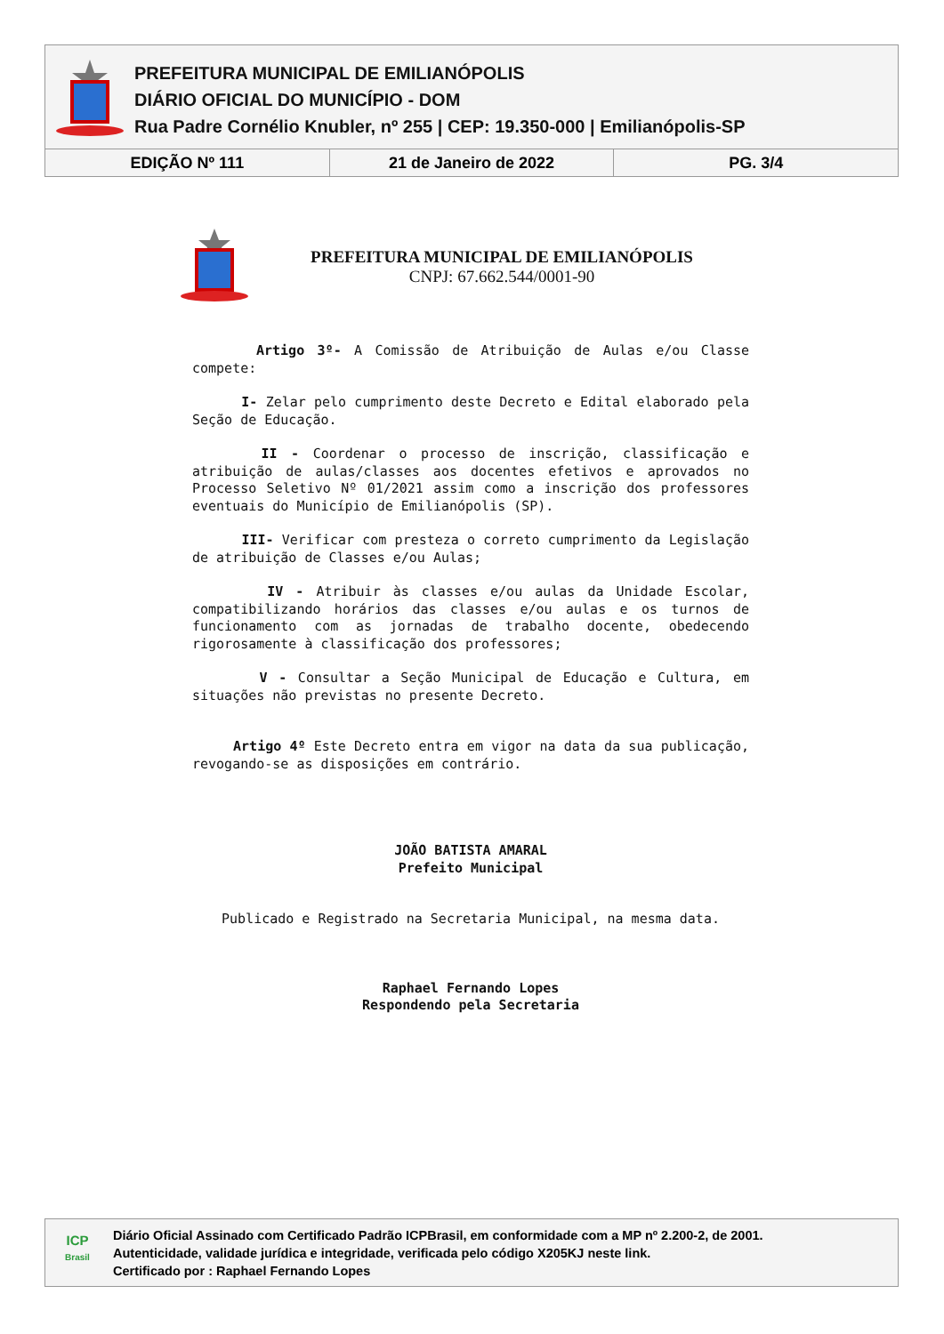PREFEITURA MUNICIPAL DE EMILIANÓPOLIS
DIÁRIO OFICIAL DO MUNICÍPIO - DOM
Rua Padre Cornélio Knubler, nº 255 | CEP: 19.350-000 | Emilianópolis-SP
EDIÇÃO Nº 111 21 de Janeiro de 2022 PG. 3/4
PREFEITURA MUNICIPAL DE EMILIANÓPOLIS
CNPJ: 67.662.544/0001-90
Artigo 3º- A Comissão de Atribuição de Aulas e/ou Classe compete:
I- Zelar pelo cumprimento deste Decreto e Edital elaborado pela Seção de Educação.
II - Coordenar o processo de inscrição, classificação e atribuição de aulas/classes aos docentes efetivos e aprovados no Processo Seletivo Nº 01/2021 assim como a inscrição dos professores eventuais do Município de Emilianópolis (SP).
III- Verificar com presteza o correto cumprimento da Legislação de atribuição de Classes e/ou Aulas;
IV - Atribuir às classes e/ou aulas da Unidade Escolar, compatibilizando horários das classes e/ou aulas e os turnos de funcionamento com as jornadas de trabalho docente, obedecendo rigorosamente à classificação dos professores;
V - Consultar a Seção Municipal de Educação e Cultura, em situações não previstas no presente Decreto.
Artigo 4º Este Decreto entra em vigor na data da sua publicação, revogando-se as disposições em contrário.
JOÃO BATISTA AMARAL
Prefeito Municipal
Publicado e Registrado na Secretaria Municipal, na mesma data.
Raphael Fernando Lopes
Respondendo pela Secretaria
ICP
Brasil
Diário Oficial Assinado com Certificado Padrão ICPBrasil, em conformidade com a MP nº 2.200-2, de 2001.
Autenticidade, validade jurídica e integridade, verificada pelo código X205KJ neste link.
Certificado por : Raphael Fernando Lopes